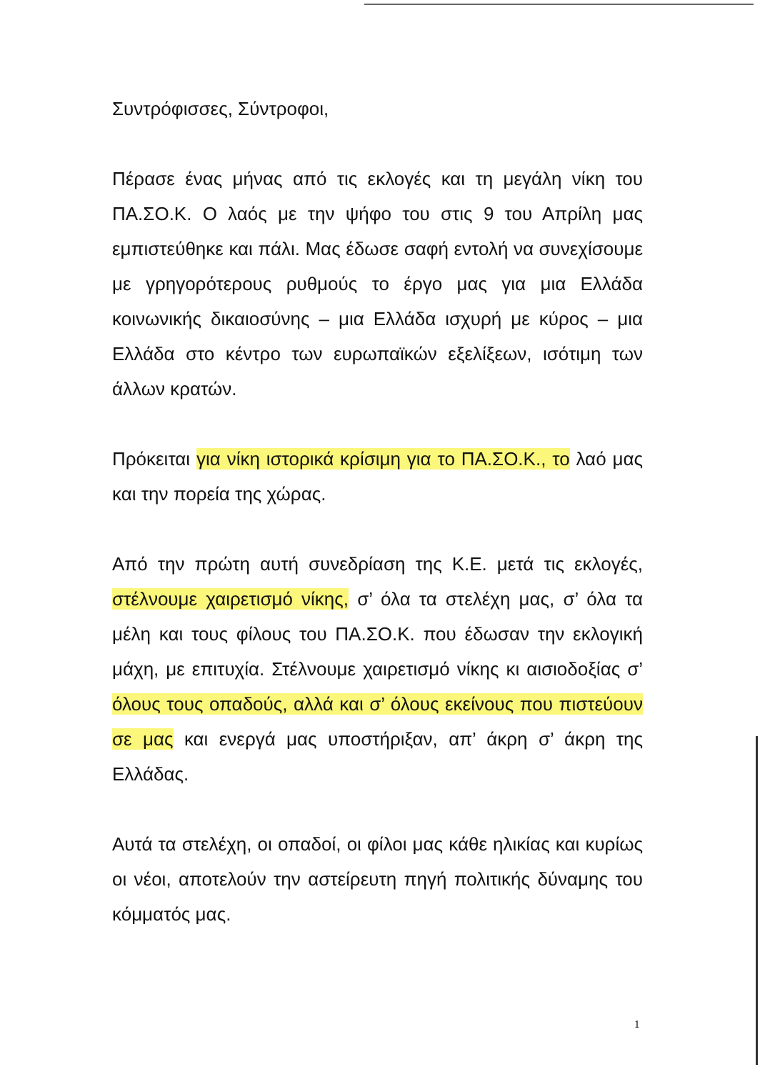Συντρόφισσες, Σύντροφοι,
Πέρασε ένας μήνας από τις εκλογές και τη μεγάλη νίκη του ΠΑ.ΣΟ.Κ. Ο λαός με την ψήφο του στις 9 του Απρίλη μας εμπιστεύθηκε και πάλι. Μας έδωσε σαφή εντολή να συνεχίσουμε με γρηγορότερους ρυθμούς το έργο μας για μια Ελλάδα κοινωνικής δικαιοσύνης – μια Ελλάδα ισχυρή με κύρος – μια Ελλάδα στο κέντρο των ευρωπαϊκών εξελίξεων, ισότιμη των άλλων κρατών.
Πρόκειται για νίκη ιστορικά κρίσιμη για το ΠΑ.ΣΟ.Κ., το λαό μας και την πορεία της χώρας.
Από την πρώτη αυτή συνεδρίαση της Κ.Ε. μετά τις εκλογές, στέλνουμε χαιρετισμό νίκης, σ’ όλα τα στελέχη μας, σ’ όλα τα μέλη και τους φίλους του ΠΑ.ΣΟ.Κ. που έδωσαν την εκλογική μάχη, με επιτυχία. Στέλνουμε χαιρετισμό νίκης κι αισιοδοξίας σ’ όλους τους οπαδούς, αλλά και σ’ όλους εκείνους που πιστεύουν σε μας και ενεργά μας υποστήριξαν, απ’ άκρη σ’ άκρη της Ελλάδας.
Αυτά τα στελέχη, οι οπαδοί, οι φίλοι μας κάθε ηλικίας και κυρίως οι νέοι, αποτελούν την αστείρευτη πηγή πολιτικής δύναμης του κόμματός μας.
1